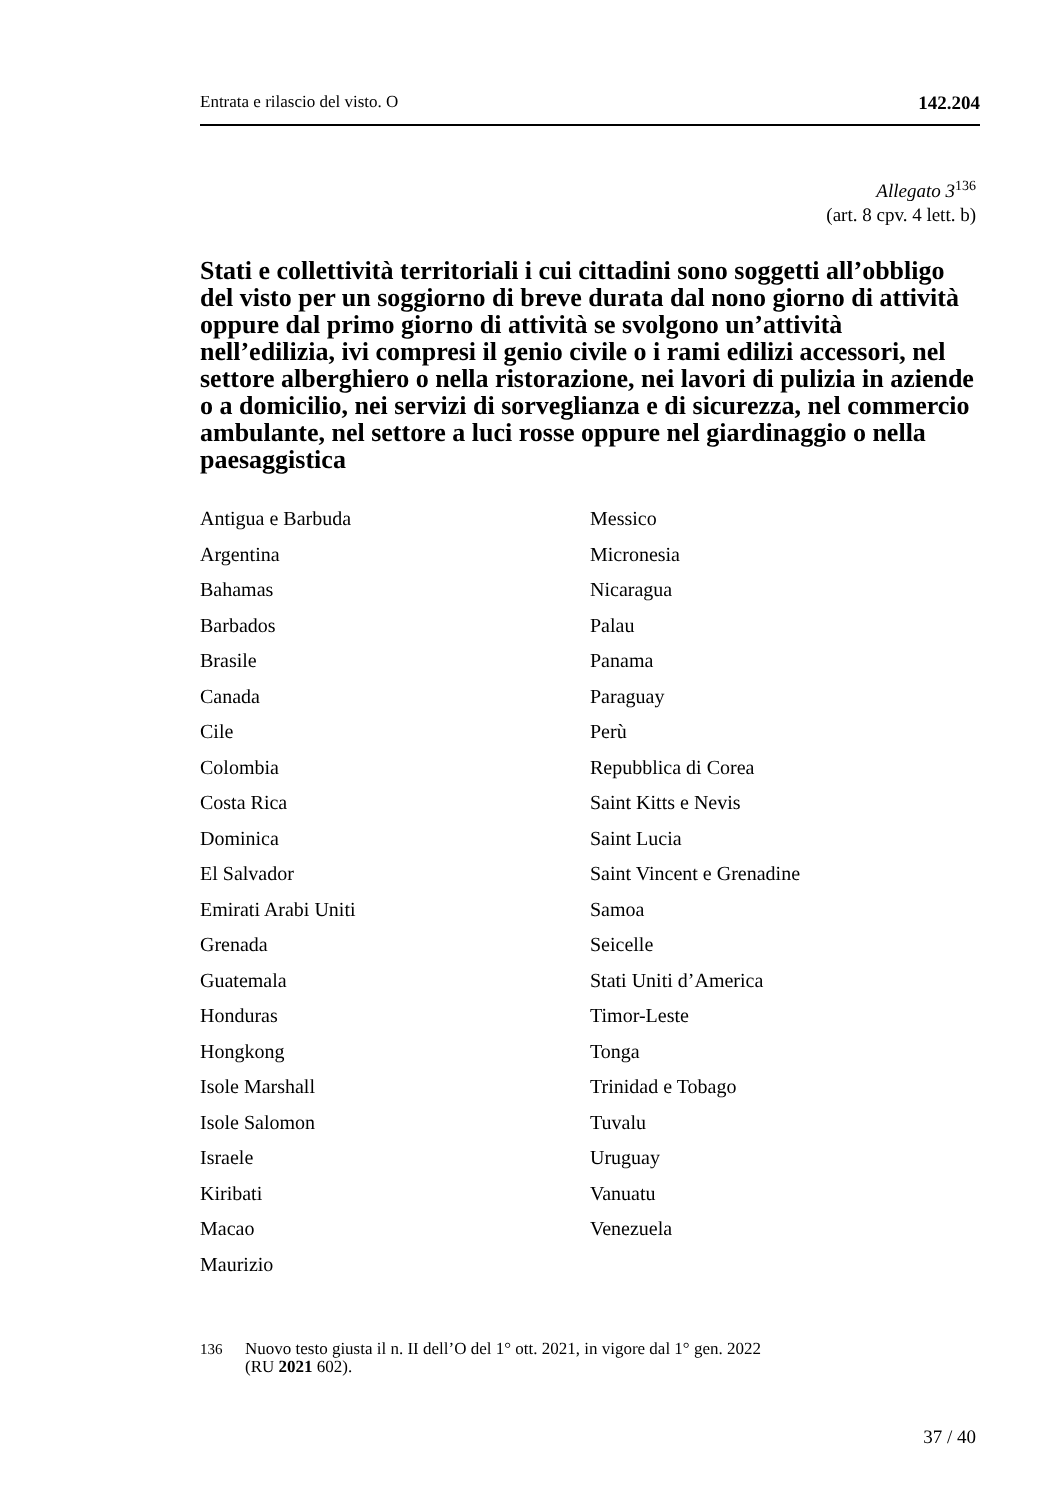Entrata e rilascio del visto. O 142.204
Allegato 3<sup>136</sup>
(art. 8 cpv. 4 lett. b)
Stati e collettività territoriali i cui cittadini sono soggetti all’obbligo del visto per un soggiorno di breve durata dal nono giorno di attività oppure dal primo giorno di attività se svolgono un’attività nell’edilizia, ivi compresi il genio civile o i rami edilizi accessori, nel settore alberghiero o nella ristorazione, nei lavori di pulizia in aziende o a domicilio, nei servizi di sorveglianza e di sicurezza, nel commercio ambulante, nel settore a luci rosse oppure nel giardinaggio o nella paesaggistica
Antigua e Barbuda
Argentina
Bahamas
Barbados
Brasile
Canada
Cile
Colombia
Costa Rica
Dominica
El Salvador
Emirati Arabi Uniti
Grenada
Guatemala
Honduras
Hongkong
Isole Marshall
Isole Salomon
Israele
Kiribati
Macao
Maurizio
Messico
Micronesia
Nicaragua
Palau
Panama
Paraguay
Perù
Repubblica di Corea
Saint Kitts e Nevis
Saint Lucia
Saint Vincent e Grenadine
Samoa
Seicelle
Stati Uniti d’America
Timor-Leste
Tonga
Trinidad e Tobago
Tuvalu
Uruguay
Vanuatu
Venezuela
<sup>136</sup> Nuovo testo giusta il n. II dell’O del 1° ott. 2021, in vigore dal 1° gen. 2022
(RU 2021 602).
37 / 40